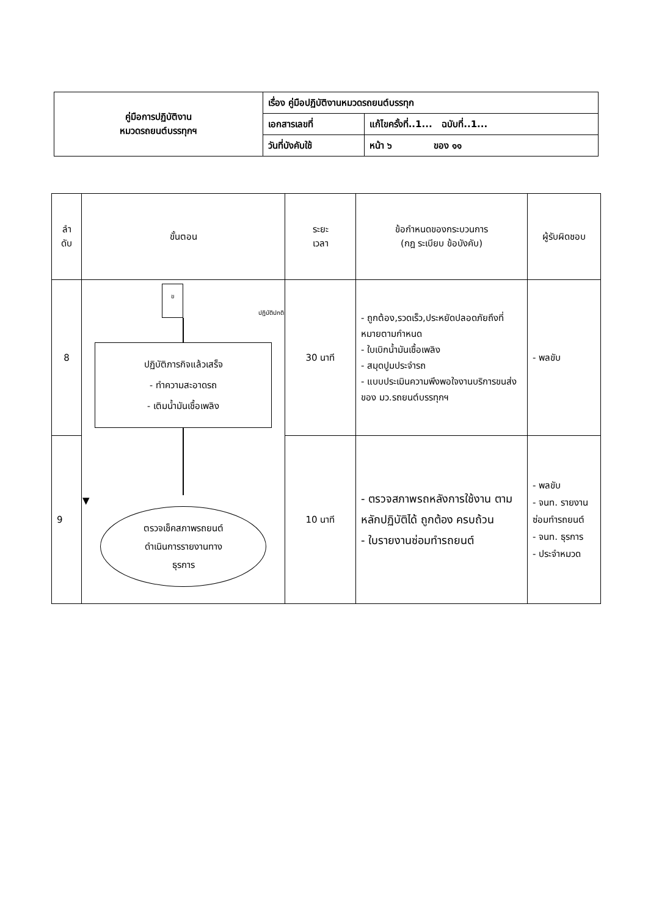| คู่มือการปฏิบัติงาน หมวดรถยนต์บรรทุกฯ | เรื่อง คู่มือปฏิบัติงานหมวดรถยนต์บรรทุก | |
| | เอกสารเลขที่ | แก้ไขครั้งที่..1... ฉบับที่..1... |
| | วันที่บังคับใช้ | หน้า ๖ ของ ๑๑ |
| ลำ ดับ | ขั้นตอน | ระยะ เวลา | ข้อกำหนดของกระบวนการ (กฎ ระเบียบ ข้อบังคับ) | ผู้รับผิดชอบ |
| --- | --- | --- | --- | --- |
| 8 | ข ปฏิบัติปกติ ปฏิบัติภารกิจแล้วเสร็จ - ทำความสะอาดรถ - เติมน้ำมันเชื้อเพลิง ▼ ตรวจเช็คสภาพรถยนต์ ดำเนินการรายงานทาง ธุรการ | 30 นาที | - ถูกต้อง,รวดเร็ว,ประหยัดปลอดภัยถึงที่หมายตามกำหนด - ใบเบิกน้ำมันเชื้อเพลิง - สมุดปูมประจำรถ - แบบประเมินความพึงพอใจงานบริการขนส่งของ มว.รถยนต์บรรทุกฯ | - พลขับ |
| 9 | | 10 นาที | - ตรวจสภาพรถหลังการใช้งาน ตามหลักปฏิบัติได้ ถูกต้อง ครบถ้วน - ใบรายงานซ่อมทำรถยนต์ | - พลขับ - จนท. รายงานซ่อมทำรถยนต์ - จนท. ธุรการ - ประจำหมวด |